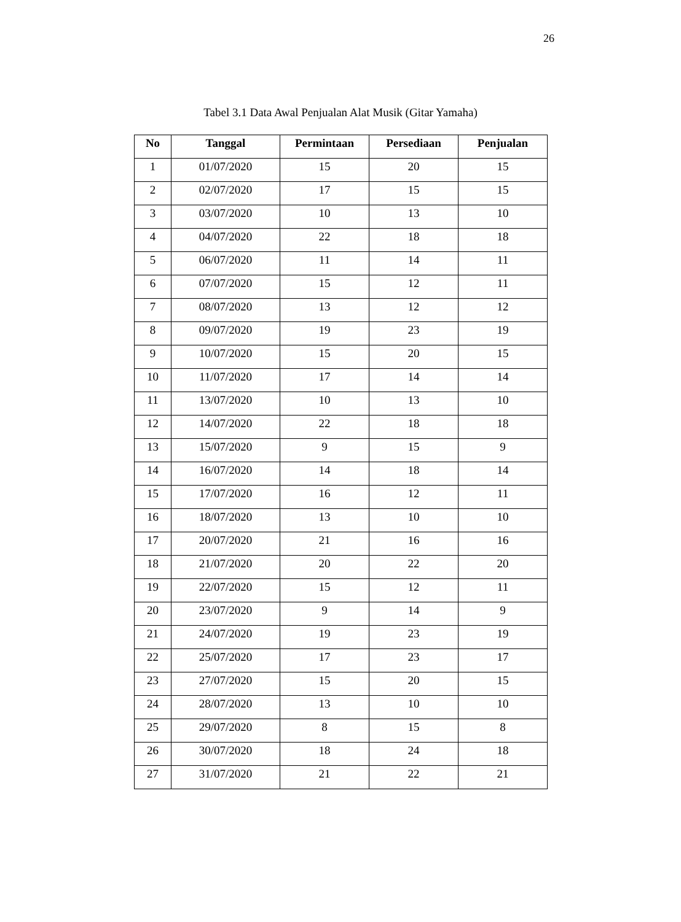26
Tabel 3.1 Data Awal Penjualan Alat Musik (Gitar Yamaha)
| No | Tanggal | Permintaan | Persediaan | Penjualan |
| --- | --- | --- | --- | --- |
| 1 | 01/07/2020 | 15 | 20 | 15 |
| 2 | 02/07/2020 | 17 | 15 | 15 |
| 3 | 03/07/2020 | 10 | 13 | 10 |
| 4 | 04/07/2020 | 22 | 18 | 18 |
| 5 | 06/07/2020 | 11 | 14 | 11 |
| 6 | 07/07/2020 | 15 | 12 | 11 |
| 7 | 08/07/2020 | 13 | 12 | 12 |
| 8 | 09/07/2020 | 19 | 23 | 19 |
| 9 | 10/07/2020 | 15 | 20 | 15 |
| 10 | 11/07/2020 | 17 | 14 | 14 |
| 11 | 13/07/2020 | 10 | 13 | 10 |
| 12 | 14/07/2020 | 22 | 18 | 18 |
| 13 | 15/07/2020 | 9 | 15 | 9 |
| 14 | 16/07/2020 | 14 | 18 | 14 |
| 15 | 17/07/2020 | 16 | 12 | 11 |
| 16 | 18/07/2020 | 13 | 10 | 10 |
| 17 | 20/07/2020 | 21 | 16 | 16 |
| 18 | 21/07/2020 | 20 | 22 | 20 |
| 19 | 22/07/2020 | 15 | 12 | 11 |
| 20 | 23/07/2020 | 9 | 14 | 9 |
| 21 | 24/07/2020 | 19 | 23 | 19 |
| 22 | 25/07/2020 | 17 | 23 | 17 |
| 23 | 27/07/2020 | 15 | 20 | 15 |
| 24 | 28/07/2020 | 13 | 10 | 10 |
| 25 | 29/07/2020 | 8 | 15 | 8 |
| 26 | 30/07/2020 | 18 | 24 | 18 |
| 27 | 31/07/2020 | 21 | 22 | 21 |